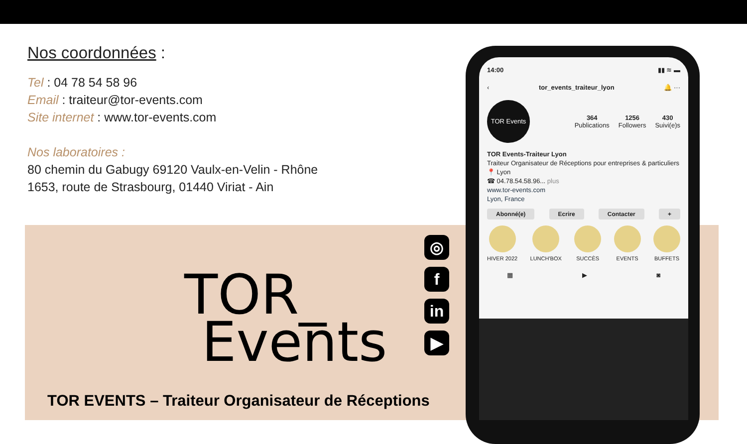Nos coordonnées :
Tel : 04 78 54 58 96
Email : traiteur@tor-events.com
Site internet : www.tor-events.com
Nos laboratoires :
80 chemin du Gabugy 69120 Vaulx-en-Velin - Rhône
1653, route de Strasbourg, 01440 Viriat - Ain
TOR_
Events
TOR EVENTS – Traiteur Organisateur de Réceptions
◎
f
in
▶
14:00 ▮▮ ≋ ▬
‹ tor_events_traiteur_lyon 🔔 ···
TOR Events
364
Publications
1256
Followers
430
Suivi(e)s
TOR Events-Traiteur Lyon
Traiteur Organisateur de Réceptions pour entreprises & particuliers
📍 Lyon
☎ 04.78.54.58.96... plus
www.tor-events.com
Lyon, France
Abonné(e) Ecrire Contacter +
HIVER 2022 LUNCH'BOX SUCCÈS EVENTS BUFFETS
▦ ▶ ◙